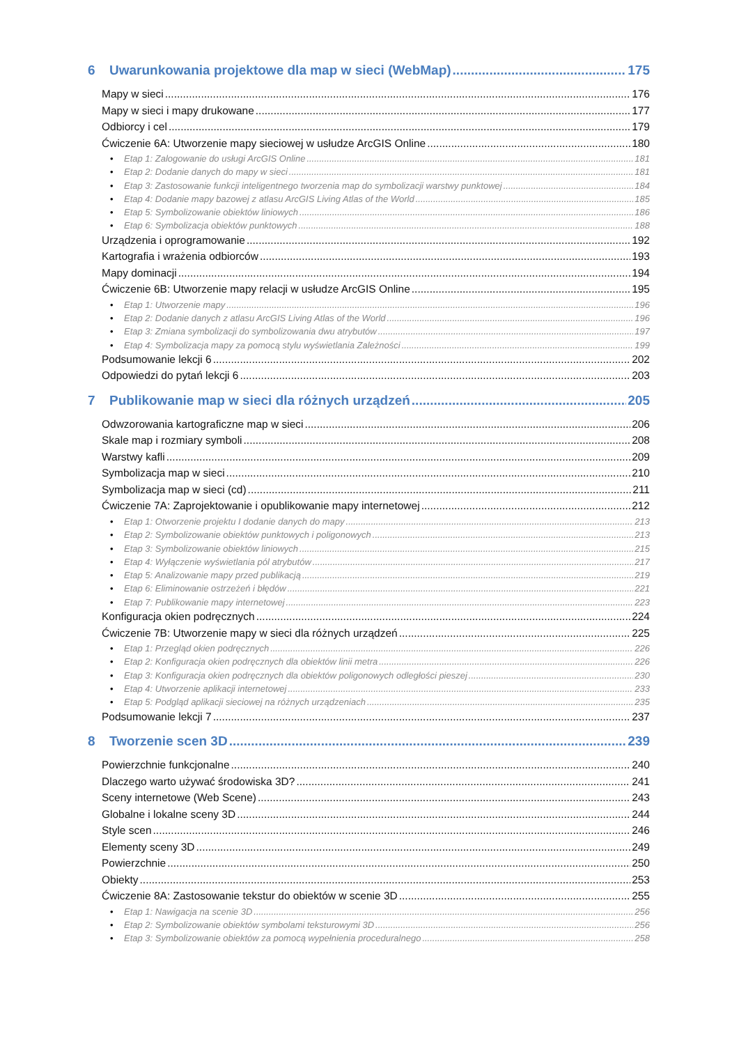6 Uwarunkowania projektowe dla map w sieci (WebMap) 175
Mapy w sieci 176
Mapy w sieci i mapy drukowane 177
Odbiorcy i cel 179
Ćwiczenie 6A: Utworzenie mapy sieciowej w usłudze ArcGIS Online 180
• Etap 1: Zalogowanie do usługi ArcGIS Online 181
• Etap 2: Dodanie danych do mapy w sieci 181
• Etap 3: Zastosowanie funkcji inteligentnego tworzenia map do symbolizacji warstwy punktowej 184
• Etap 4: Dodanie mapy bazowej z atlasu ArcGIS Living Atlas of the World 185
• Etap 5: Symbolizowanie obiektów liniowych 186
• Etap 6: Symbolizacja obiektów punktowych 188
Urządzenia i oprogramowanie 192
Kartografia i wrażenia odbiorców 193
Mapy dominacji 194
Ćwiczenie 6B: Utworzenie mapy relacji w usłudze ArcGIS Online 195
• Etap 1: Utworzenie mapy 196
• Etap 2: Dodanie danych z atlasu ArcGIS Living Atlas of the World 196
• Etap 3: Zmiana symbolizacji do symbolizowania dwu atrybutów 197
• Etap 4: Symbolizacja mapy za pomocą stylu wyświetlania Zależności 199
Podsumowanie lekcji 6 202
Odpowiedzi do pytań lekcji 6 203
7 Publikowanie map w sieci dla różnych urządzeń 205
Odwzorowania kartograficzne map w sieci 206
Skale map i rozmiary symboli 208
Warstwy kafli 209
Symbolizacja map w sieci 210
Symbolizacja map w sieci (cd) 211
Ćwiczenie 7A: Zaprojektowanie i opublikowanie mapy internetowej 212
• Etap 1: Otworzenie projektu I dodanie danych do mapy 213
• Etap 2: Symbolizowanie obiektów punktowych i poligonowych 213
• Etap 3: Symbolizowanie obiektów liniowych 215
• Etap 4: Wyłączenie wyświetlania pól atrybutów 217
• Etap 5: Analizowanie mapy przed publikacją 219
• Etap 6: Eliminowanie ostrzeżeń i błędów 221
• Etap 7: Publikowanie mapy internetowej 223
Konfiguracja okien podręcznych 224
Ćwiczenie 7B: Utworzenie mapy w sieci dla różnych urządzeń 225
• Etap 1: Przegląd okien podręcznych 226
• Etap 2: Konfiguracja okien podręcznych dla obiektów linii metra 226
• Etap 3: Konfiguracja okien podręcznych dla obiektów poligonowych odległości pieszej 230
• Etap 4: Utworzenie aplikacji internetowej 233
• Etap 5: Podgląd aplikacji sieciowej na różnych urządzeniach 235
Podsumowanie lekcji 7 237
8 Tworzenie scen 3D 239
Powierzchnie funkcjonalne 240
Dlaczego warto używać środowiska 3D? 241
Sceny internetowe (Web Scene) 243
Globalne i lokalne sceny 3D 244
Style scen 246
Elementy sceny 3D 249
Powierzchnie 250
Obiekty 253
Ćwiczenie 8A: Zastosowanie tekstur do obiektów w scenie 3D 255
• Etap 1: Nawigacja na scenie 3D 256
• Etap 2: Symbolizowanie obiektów symbolami teksturowymi 3D 256
• Etap 3: Symbolizowanie obiektów za pomocą wypełnienia proceduralnego 258